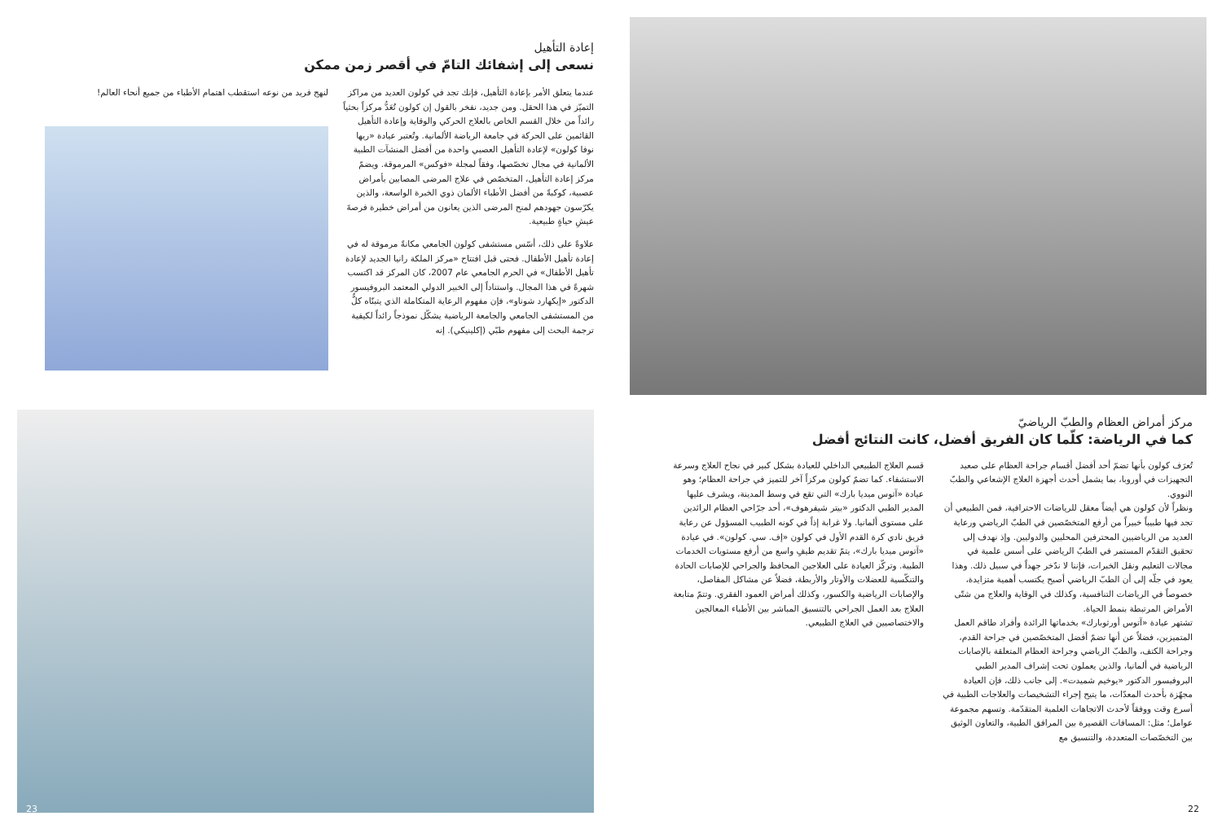مركز أمراض العظام والطبّ الرياضيّ
كما في الرياضة: كلّما كان الفريق أفضل، كانت النتائج أفضل
تُعرَف كولون بأنها تضمّ أحد أفضل أقسام جراحة العظام على صعيد التجهيزات في أوروبا، بما يشمل أحدث أجهزة العلاج الإشعاعي والطبّ النووي.
ونظراً لأن كولون هي أيضاً معقل للرياضات الاحترافية، فمن الطبيعي أن تجد فيها طبيباً خبيراً من أرفع المتخصّصين في الطبّ الرياضي ورعاية العديد من الرياضيين المحترفين المحليين والدوليين. وإذ نهدف إلى تحقيق التقدّم المستمر في الطبّ الرياضي على أسس علمية في مجالات التعليم ونقل الخبرات، فإننا لا ندّخر جهداً في سبيل ذلك. وهذا يعود في جلّه إلى أن الطبّ الرياضي أصبح يكتسب أهمية متزايدة، خصوصاً في الرياضات التنافسية، وكذلك في الوقاية والعلاج من شتّى الأمراض المرتبطة بنمط الحياة.
تشتهر عيادة «آتوس أورثوبارك» بخدماتها الرائدة وأفراد طاقم العمل المتميزين، فضلاً عن أنها تضمّ أفضل المتخصّصين في جراحة القدم، وجراحة الكتف، والطبّ الرياضي وجراحة العظام المتعلقة بالإصابات الرياضية في ألمانيا، والذين يعملون تحت إشراف المدير الطبي البروفيسور الدكتور «يوخيم شميدت». إلى جانب ذلك، فإن العيادة مجهّزة بأحدث المعدّات، ما يتيح إجراء التشخيصات والعلاجات الطبية في أسرع وقت ووفقاً لأحدث الاتجاهات العلمية المتقدّمة. وتسهم مجموعة عوامل؛ مثل: المسافات القصيرة بين المرافق الطبية، والتعاون الوثيق بين التخصّصات المتعددة، والتنسيق مع
قسم العلاج الطبيعي الداخلي للعيادة بشكل كبير في نجاح العلاج وسرعة الاستشفاء. كما تضمّ كولون مركزاً آخر للتميز في جراحة العظام؛ وهو عيادة «آتوس ميديا بارك» التي تقع في وسط المدينة، ويشرف عليها المدير الطبي الدكتور «بيتر شيفرهوف»، أحد جرّاحي العظام الرائدين على مستوى ألمانيا. ولا غرابة إذاً في كونه الطبيب المسؤول عن رعاية فريق نادي كرة القدم الأول في كولون «إف. سي. كولون». في عيادة «آتوس ميديا بارك»، يتمّ تقديم طيفٍ واسع من أرفع مستويات الخدمات الطبية. وتركّز العيادة على العلاجين المحافظ والجراحي للإصابات الحادة والتنكّسية للعضلات والأوتار والأربطة، فضلاً عن مشاكل المفاصل، والإصابات الرياضية والكسور، وكذلك أمراض العمود الفقري. وتتمّ متابعة العلاج بعد العمل الجراحي بالتنسيق المباشر بين الأطباء المعالجين والاختصاصيين في العلاج الطبيعي.
22
إعادة التأهيل
نسعى إلى إشفائك التامّ في أقصر زمن ممكن
عندما يتعلق الأمر بإعادة التأهيل، فإنك تجد في كولون العديد من مراكز التميّز في هذا الحقل. ومن جديد، نفخر بالقول إن كولون تُعَدُّ مركزاً بحثياً رائداً من خلال القسم الخاص بالعلاج الحركي والوقاية وإعادة التأهيل القائمين على الحركة في جامعة الرياضة الألمانية. وتُعتبر عيادة «ريها نوفا كولون» لإعادة التأهيل العصبي واحدة من أفضل المنشآت الطبية الألمانية في مجال تخصّصها، وفقاً لمجلة «فوكس» المرموقة. ويضمّ مركز إعادة التأهيل، المتخصّص في علاج المرضى المصابين بأمراض عصبية، كوكبةً من أفضل الأطباء الألمان ذوي الخبرة الواسعة، والذين يكرّسون جهودهم لمنح المرضى الذين يعانون من أمراض خطيرة فرصةَ عيشِ حياةٍ طبيعية.
علاوةً على ذلك، أسّس مستشفى كولون الجامعي مكانةً مرموقة له في إعادة تأهيل الأطفال. فحتى قبل افتتاح «مركز الملكة رانيا الجديد لإعادة تأهيل الأطفال» في الحرم الجامعي عام 2007، كان المركز قد اكتسب شهرةً في هذا المجال. واستناداً إلى الخبير الدولي المعتمد البروفيسور الدكتور «إيكهارد شوناو»، فإن مفهوم الرعاية المتكاملة الذي يتبنّاه كلٌّ من المستشفى الجامعي والجامعة الرياضية يشكّل نموذجاً رائداً لكيفية ترجمة البحث إلى مفهوم طبّي (إكلينيكي). إنه
لنهج فريد من نوعه استقطب اهتمام الأطباء من جميع أنحاء العالم!
23